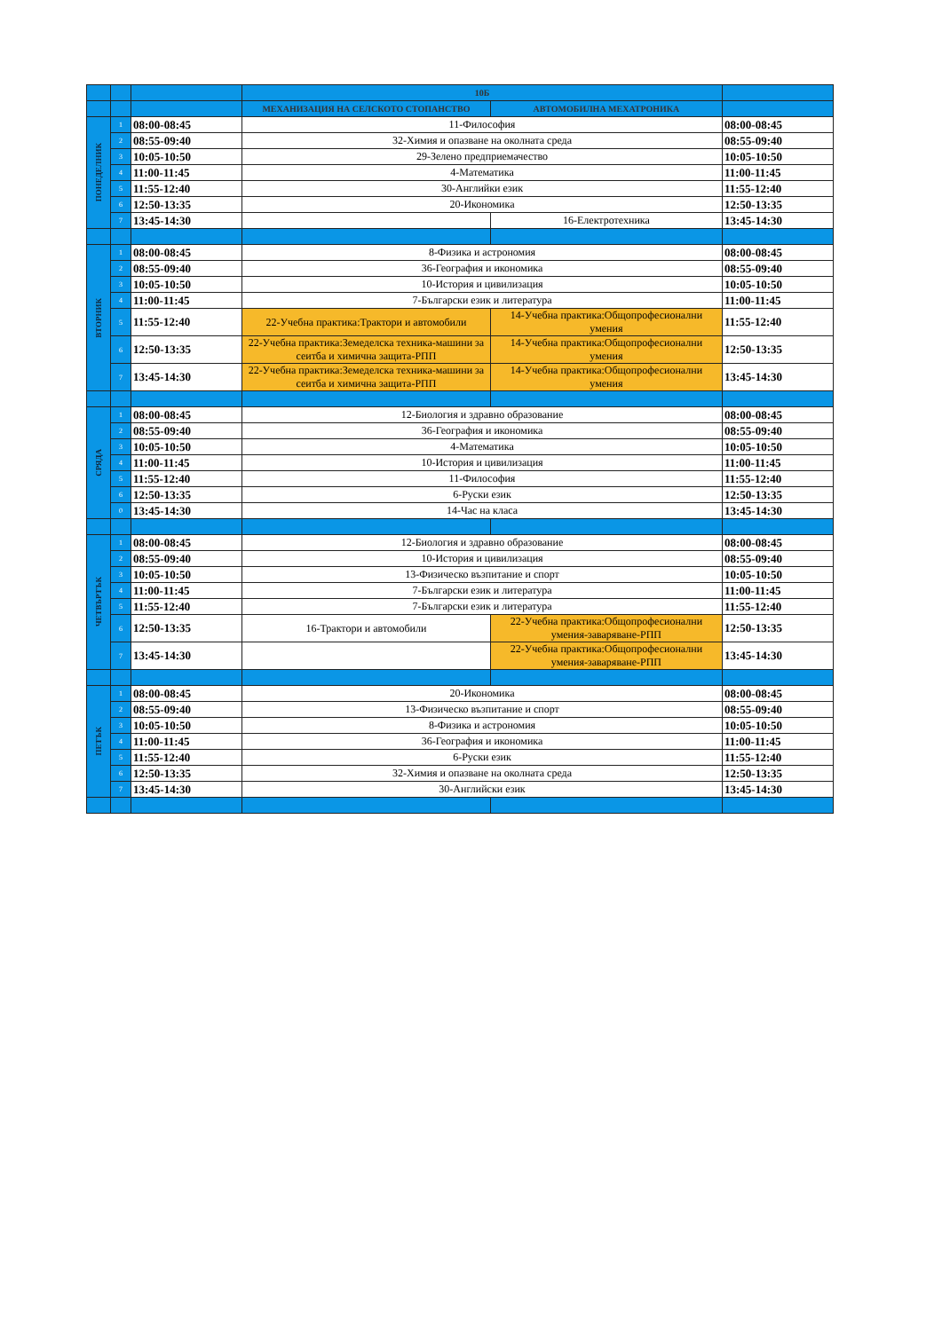| | | | 10Б | | |
| | | | МЕХАНИЗАЦИЯ НА СЕЛСКОТО СТОПАНСТВО | АВТОМОБИЛНА МЕХАТРОНИКА | |
| ПОНЕДЕЛНИК | 1 | 08:00-08:45 | 11-Философия | | 08:00-08:45 |
| | 2 | 08:55-09:40 | 32-Химия и опазване на околната среда | | 08:55-09:40 |
| | 3 | 10:05-10:50 | 29-Зелено предприемачество | | 10:05-10:50 |
| | 4 | 11:00-11:45 | 4-Математика | | 11:00-11:45 |
| | 5 | 11:55-12:40 | 30-Английки език | | 11:55-12:40 |
| | 6 | 12:50-13:35 | 20-Икономика | | 12:50-13:35 |
| | 7 | 13:45-14:30 | | 16-Електротехника | 13:45-14:30 |
| ВТОРНИК | 1 | 08:00-08:45 | 8-Физика и астрономия | | 08:00-08:45 |
| | 2 | 08:55-09:40 | 36-География и икономика | | 08:55-09:40 |
| | 3 | 10:05-10:50 | 10-История и цивилизация | | 10:05-10:50 |
| | 4 | 11:00-11:45 | 7-Български език и литература | | 11:00-11:45 |
| | 5 | 11:55-12:40 | 22-Учебна практика:Трактори и автомобили | 14-Учебна практика:Общопрофесионални умения | 11:55-12:40 |
| | 6 | 12:50-13:35 | 22-Учебна практика:Земеделска техника-машини за сеитба и химична защита-РПП | 14-Учебна практика:Общопрофесионални умения | 12:50-13:35 |
| | 7 | 13:45-14:30 | 22-Учебна практика:Земеделска техника-машини за сеитба и химична защита-РПП | 14-Учебна практика:Общопрофесионални умения | 13:45-14:30 |
| СРЯДА | 1 | 08:00-08:45 | 12-Биология и здравно образование | | 08:00-08:45 |
| | 2 | 08:55-09:40 | 36-География и икономика | | 08:55-09:40 |
| | 3 | 10:05-10:50 | 4-Математика | | 10:05-10:50 |
| | 4 | 11:00-11:45 | 10-История и цивилизация | | 11:00-11:45 |
| | 5 | 11:55-12:40 | 11-Философия | | 11:55-12:40 |
| | 6 | 12:50-13:35 | 6-Руски език | | 12:50-13:35 |
| | 0 | 13:45-14:30 | 14-Час на класа | | 13:45-14:30 |
| ЧЕТВЪРТЪК | 1 | 08:00-08:45 | 12-Биология и здравно образование | | 08:00-08:45 |
| | 2 | 08:55-09:40 | 10-История и цивилизация | | 08:55-09:40 |
| | 3 | 10:05-10:50 | 13-Физическо възпитание и спорт | | 10:05-10:50 |
| | 4 | 11:00-11:45 | 7-Български език и литература | | 11:00-11:45 |
| | 5 | 11:55-12:40 | 7-Български език и литература | | 11:55-12:40 |
| | 6 | 12:50-13:35 | 16-Трактори и автомобили | 22-Учебна практика:Общопрофесионални умения-заваряване-РПП | 12:50-13:35 |
| | 7 | 13:45-14:30 | | 22-Учебна практика:Общопрофесионални умения-заваряване-РПП | 13:45-14:30 |
| ПЕТЪК | 1 | 08:00-08:45 | 20-Икономика | | 08:00-08:45 |
| | 2 | 08:55-09:40 | 13-Физическо възпитание и спорт | | 08:55-09:40 |
| | 3 | 10:05-10:50 | 8-Физика и астрономия | | 10:05-10:50 |
| | 4 | 11:00-11:45 | 36-География и икономика | | 11:00-11:45 |
| | 5 | 11:55-12:40 | 6-Руски език | | 11:55-12:40 |
| | 6 | 12:50-13:35 | 32-Химия и опазване на околната среда | | 12:50-13:35 |
| | 7 | 13:45-14:30 | 30-Английски език | | 13:45-14:30 |